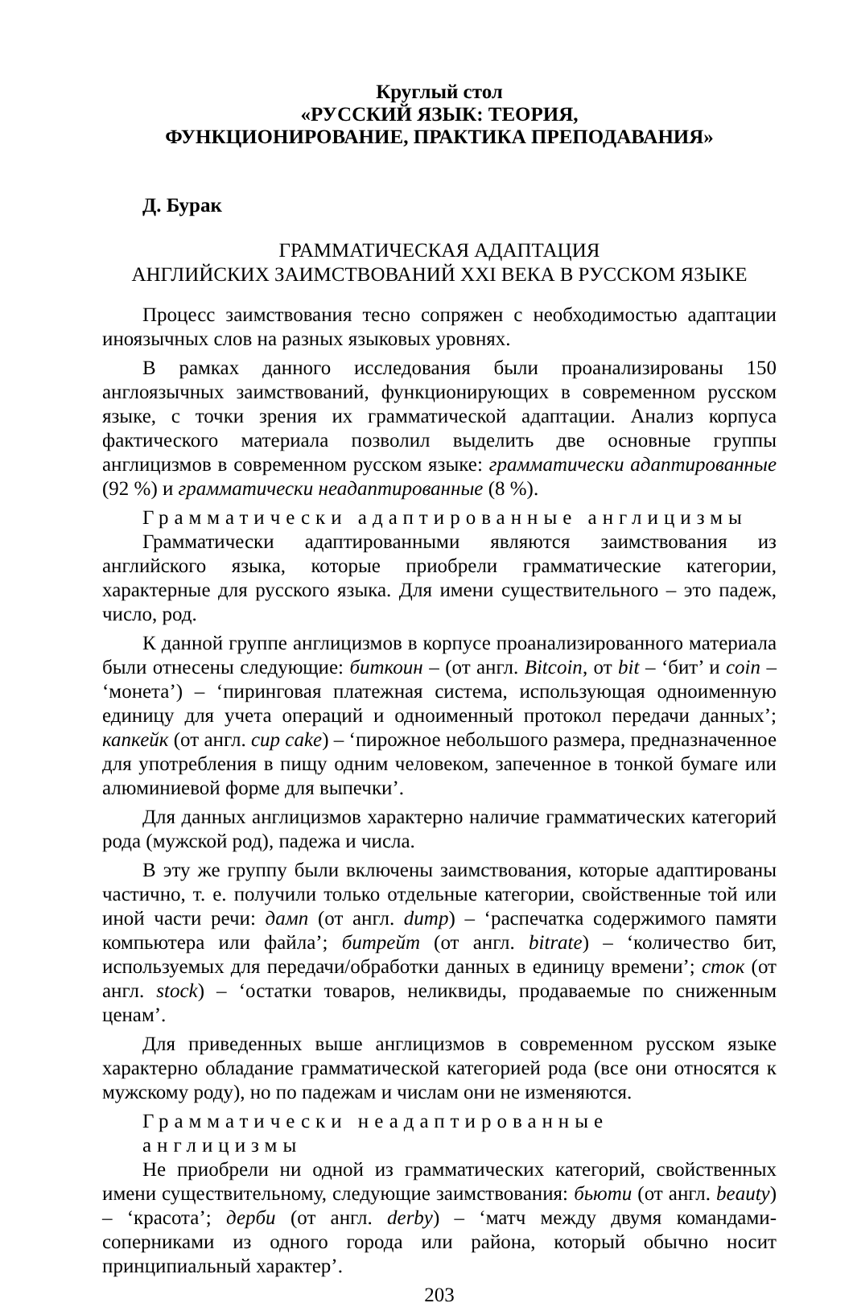Круглый стол
«РУССКИЙ ЯЗЫК: ТЕОРИЯ,
ФУНКЦИОНИРОВАНИЕ, ПРАКТИКА ПРЕПОДАВАНИЯ»
Д. Бурак
ГРАММАТИЧЕСКАЯ АДАПТАЦИЯ
АНГЛИЙСКИХ ЗАИМСТВОВАНИЙ XXI ВЕКА В РУССКОМ ЯЗЫКЕ
Процесс заимствования тесно сопряжен с необходимостью адаптации иноязычных слов на разных языковых уровнях.
В рамках данного исследования были проанализированы 150 англоязычных заимствований, функционирующих в современном русском языке, с точки зрения их грамматической адаптации. Анализ корпуса фактического материала позволил выделить две основные группы англицизмов в современном русском языке: грамматически адаптированные (92 %) и грамматически неадаптированные (8 %).
Грамматически адаптированные англицизмы
Грамматически адаптированными являются заимствования из английского языка, которые приобрели грамматические категории, характерные для русского языка. Для имени существительного – это падеж, число, род.
К данной группе англицизмов в корпусе проанализированного материала были отнесены следующие: биткоин – (от англ. Bitcoin, от bit – ‘бит’ и coin – ‘монета’) – ‘пиринговая платежная система, использующая одноименную единицу для учета операций и одноименный протокол передачи данных’; капкейк (от англ. cup cake) – ‘пирожное небольшого размера, предназначенное для употребления в пищу одним человеком, запеченное в тонкой бумаге или алюминиевой форме для выпечки’.
Для данных англицизмов характерно наличие грамматических категорий рода (мужской род), падежа и числа.
В эту же группу были включены заимствования, которые адаптированы частично, т. е. получили только отдельные категории, свойственные той или иной части речи: дамп (от англ. dump) – ‘распечатка содержимого памяти компьютера или файла’; битрейт (от англ. bitrate) – ‘количество бит, используемых для передачи/обработки данных в единицу времени’; сток (от англ. stock) – ‘остатки товаров, неликвиды, продаваемые по сниженным ценам’.
Для приведенных выше англицизмов в современном русском языке характерно обладание грамматической категорией рода (все они относятся к мужскому роду), но по падежам и числам они не изменяются.
Грамматически неадаптированные англицизмы
Не приобрели ни одной из грамматических категорий, свойственных имени существительному, следующие заимствования: бьюти (от англ. beauty) – ‘красота’; дерби (от англ. derby) – ‘матч между двумя командами-соперниками из одного города или района, который обычно носит принципиальный характер’.
203